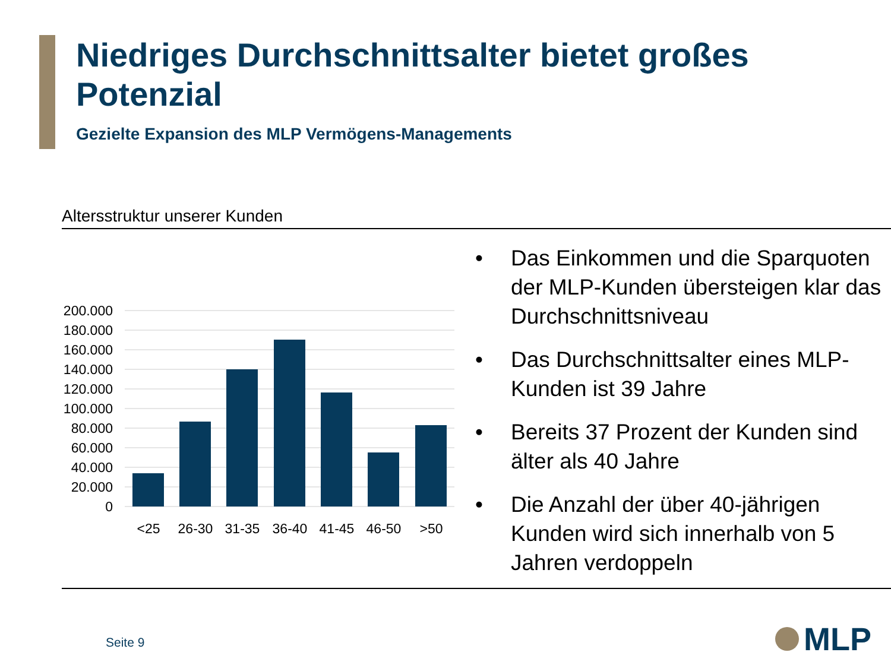Niedriges Durchschnittsalter bietet großes Potenzial
Gezielte Expansion des MLP Vermögens-Managements
Altersstruktur unserer Kunden
200.000
180.000
160.000
140.000
120.000
100.000
80.000
60.000
40.000
20.000
0
<25
26-30
31-35
36-40
41-45
46-50
>50
• Das Einkommen und die Sparquoten der MLP-Kunden übersteigen klar das Durchschnittsniveau
• Das Durchschnittsalter eines MLP-Kunden ist 39 Jahre
• Bereits 37 Prozent der Kunden sind älter als 40 Jahre
• Die Anzahl der über 40-jährigen Kunden wird sich innerhalb von 5 Jahren verdoppeln
Seite 9 MLP